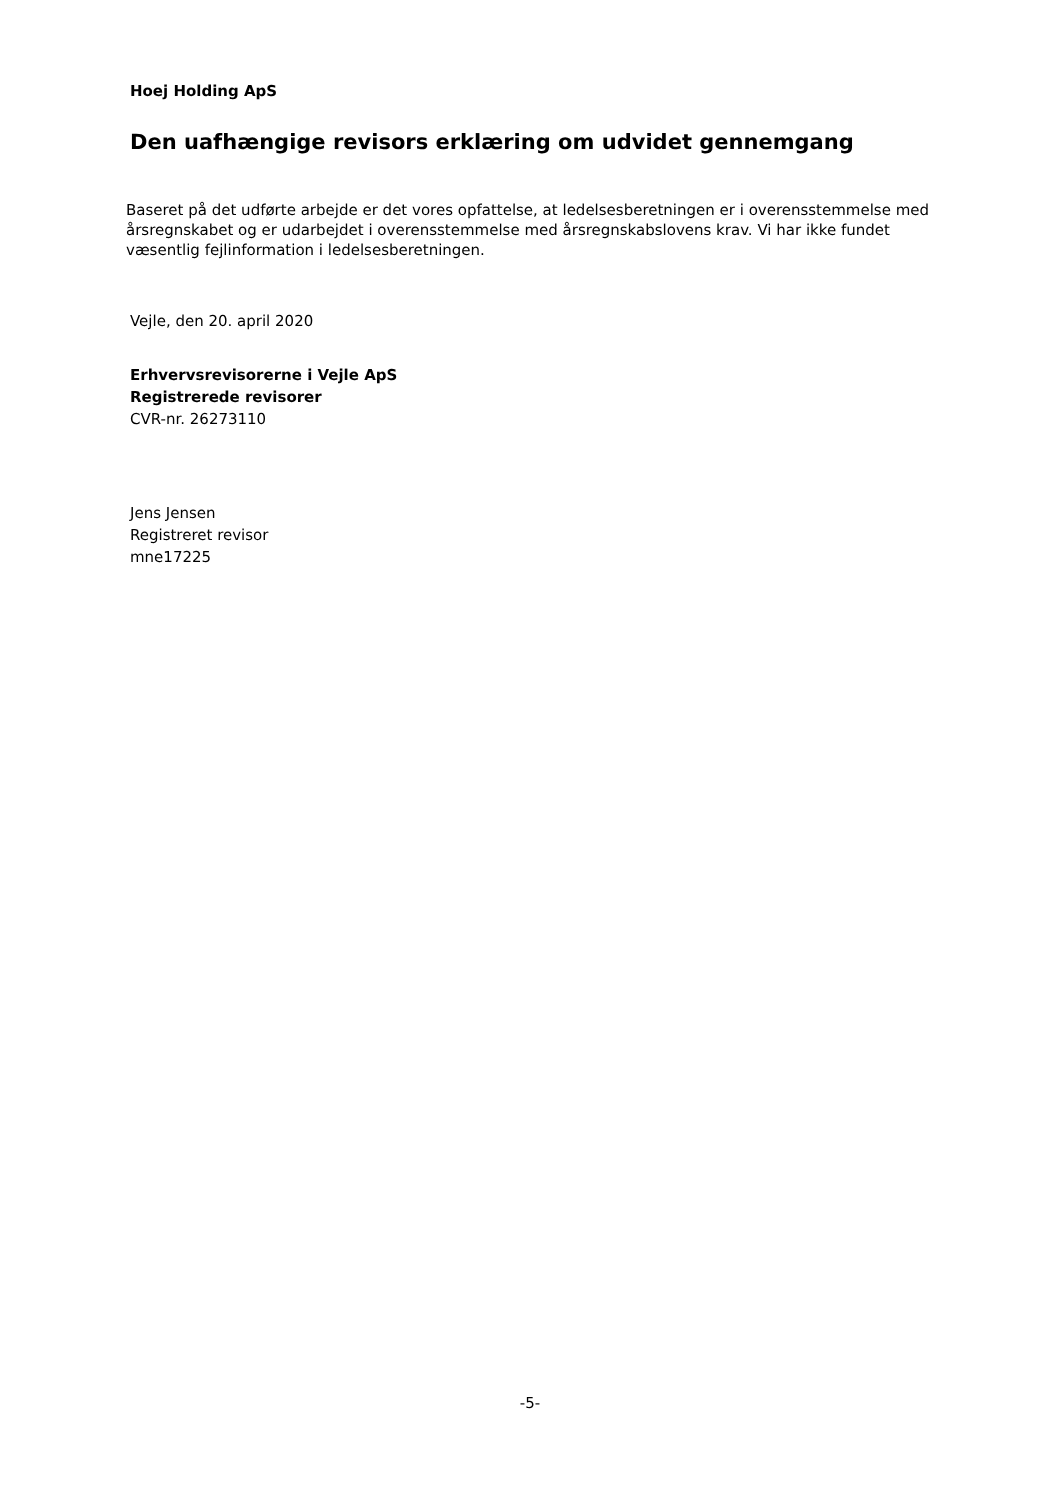Hoej Holding ApS
Den uafhængige revisors erklæring om udvidet gennemgang
Baseret på det udførte arbejde er det vores opfattelse, at ledelsesberetningen er i overensstemmelse med årsregnskabet og er udarbejdet i overensstemmelse med årsregnskabslovens krav. Vi har ikke fundet væsentlig fejlinformation i ledelsesberetningen.
Vejle, den 20. april 2020
Erhvervsrevisorerne i Vejle ApS
Registrerede revisorer
CVR-nr. 26273110
Jens Jensen
Registreret revisor
mne17225
-5-